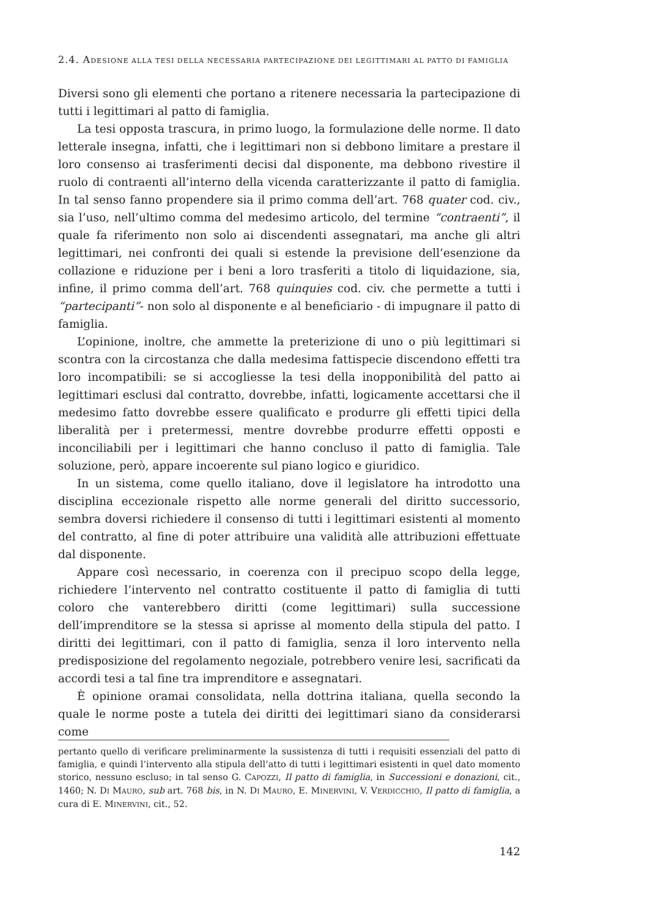2.4. ADESIONE ALLA TESI DELLA NECESSARIA PARTECIPAZIONE DEI LEGITTIMARI AL PATTO DI FAMIGLIA
Diversi sono gli elementi che portano a ritenere necessaria la partecipazione di tutti i legittimari al patto di famiglia.
La tesi opposta trascura, in primo luogo, la formulazione delle norme. Il dato letterale insegna, infatti, che i legittimari non si debbono limitare a prestare il loro consenso ai trasferimenti decisi dal disponente, ma debbono rivestire il ruolo di contraenti all’interno della vicenda caratterizzante il patto di famiglia. In tal senso fanno propendere sia il primo comma dell’art. 768 quater cod. civ., sia l’uso, nell’ultimo comma del medesimo articolo, del termine “contraenti”, il quale fa riferimento non solo ai discendenti assegnatari, ma anche gli altri legittimari, nei confronti dei quali si estende la previsione dell’esenzione da collazione e riduzione per i beni a loro trasferiti a titolo di liquidazione, sia, infine, il primo comma dell’art. 768 quinquies cod. civ. che permette a tutti i “partecipanti”- non solo al disponente e al beneficiario - di impugnare il patto di famiglia.
L’opinione, inoltre, che ammette la preterizione di uno o più legittimari si scontra con la circostanza che dalla medesima fattispecie discendono effetti tra loro incompatibili: se si accogliesse la tesi della inopponibilità del patto ai legittimari esclusi dal contratto, dovrebbe, infatti, logicamente accettarsi che il medesimo fatto dovrebbe essere qualificato e produrre gli effetti tipici della liberalità per i pretermessi, mentre dovrebbe produrre effetti opposti e inconciliabili per i legittimari che hanno concluso il patto di famiglia. Tale soluzione, però, appare incoerente sul piano logico e giuridico.
In un sistema, come quello italiano, dove il legislatore ha introdotto una disciplina eccezionale rispetto alle norme generali del diritto successorio, sembra doversi richiedere il consenso di tutti i legittimari esistenti al momento del contratto, al fine di poter attribuire una validità alle attribuzioni effettuate dal disponente.
Appare così necessario, in coerenza con il precipuo scopo della legge, richiedere l’intervento nel contratto costituente il patto di famiglia di tutti coloro che vanterebbero diritti (come legittimari) sulla successione dell’imprenditore se la stessa si aprisse al momento della stipula del patto. I diritti dei legittimari, con il patto di famiglia, senza il loro intervento nella predisposizione del regolamento negoziale, potrebbero venire lesi, sacrificati da accordi tesi a tal fine tra imprenditore e assegnatari.
È opinione oramai consolidata, nella dottrina italiana, quella secondo la quale le norme poste a tutela dei diritti dei legittimari siano da considerarsi come
pertanto quello di verificare preliminarmente la sussistenza di tutti i requisiti essenziali del patto di famiglia, e quindi l’intervento alla stipula dell’atto di tutti i legittimari esistenti in quel dato momento storico, nessuno escluso; in tal senso G. CAPOZZI, Il patto di famiglia, in Successioni e donazioni, cit., 1460; N. DI MAURO, sub art. 768 bis, in N. DI MAURO, E. MINERVINI, V. VERDICCHIO, Il patto di famiglia, a cura di E. MINERVINI, cit., 52.
142